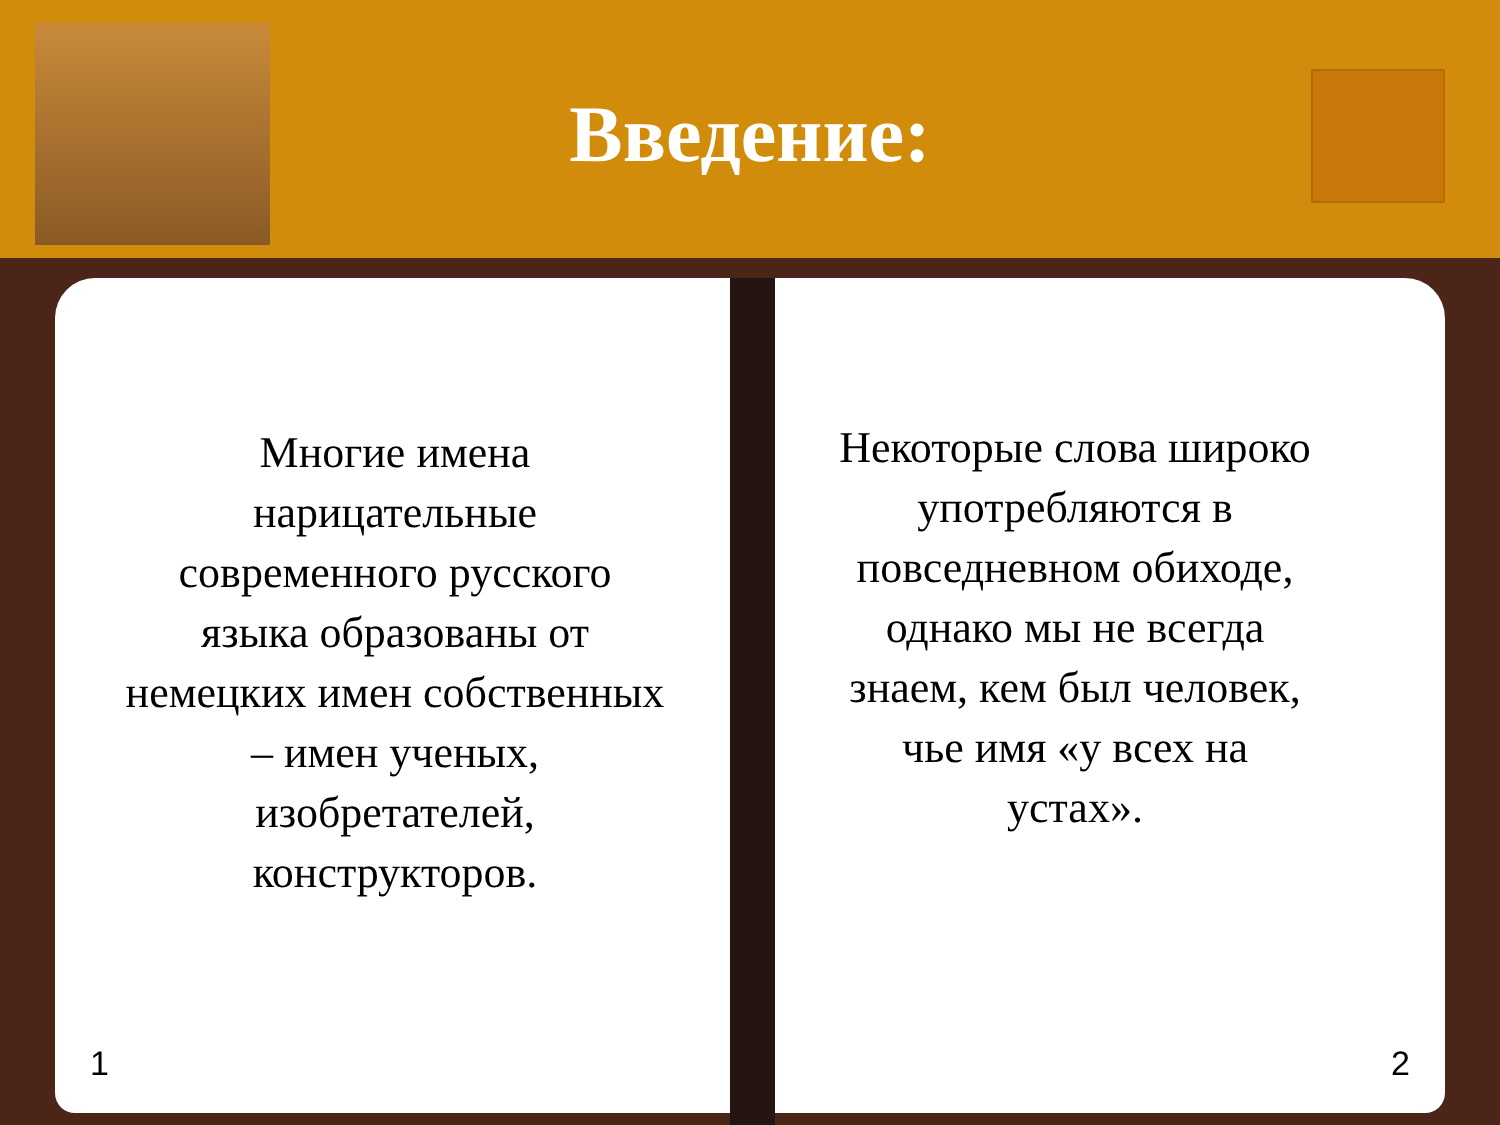Введение:
Многие имена нарицательные современного русского языка образованы от немецких имен собственных – имен ученых, изобретателей, конструкторов.
1
Некоторые слова широко употребляются в повседневном обиходе, однако мы не всегда знаем, кем был человек, чье имя «у всех на устах».
2